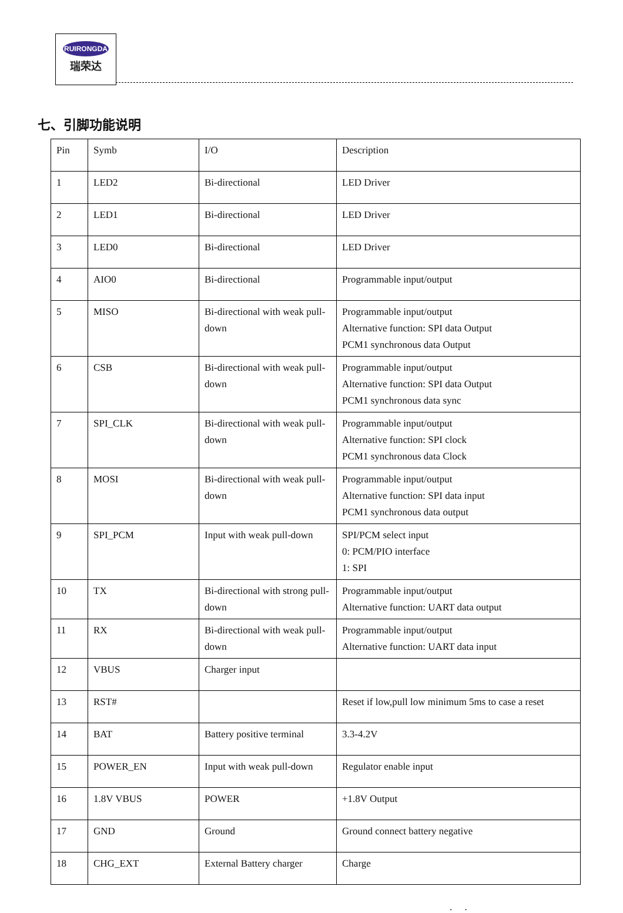RUIRONGDA
瑞荣达
七、引脚功能说明
| Pin | Symb | I/O | Description |
| 1 | LED2 | Bi-directional | LED Driver |
| 2 | LED1 | Bi-directional | LED Driver |
| 3 | LED0 | Bi-directional | LED Driver |
| 4 | AIO0 | Bi-directional | Programmable input/output |
| 5 | MISO | Bi-directional with weak pull-down | Programmable input/output Alternative function: SPI data Output PCM1 synchronous data Output |
| 6 | CSB | Bi-directional with weak pull-down | Programmable input/output Alternative function: SPI data Output PCM1 synchronous data sync |
| 7 | SPI_CLK | Bi-directional with weak pull-down | Programmable input/output Alternative function: SPI clock PCM1 synchronous data Clock |
| 8 | MOSI | Bi-directional with weak pull-down | Programmable input/output Alternative function: SPI data input PCM1 synchronous data output |
| 9 | SPI_PCM | Input with weak pull-down | SPI/PCM select input 0: PCM/PIO interface 1: SPI |
| 10 | TX | Bi-directional with strong pull-down | Programmable input/output Alternative function: UART data output |
| 11 | RX | Bi-directional with weak pull-down | Programmable input/output Alternative function: UART data input |
| 12 | VBUS | Charger input | |
| 13 | RST# | | Reset if low,pull low minimum 5ms to case a reset |
| 14 | BAT | Battery positive terminal | 3.3-4.2V |
| 15 | POWER_EN | Input with weak pull-down | Regulator enable input |
| 16 | 1.8V VBUS | POWER | +1.8V Output |
| 17 | GND | Ground | Ground connect battery negative |
| 18 | CHG_EXT | External Battery charger | Charge |
. .